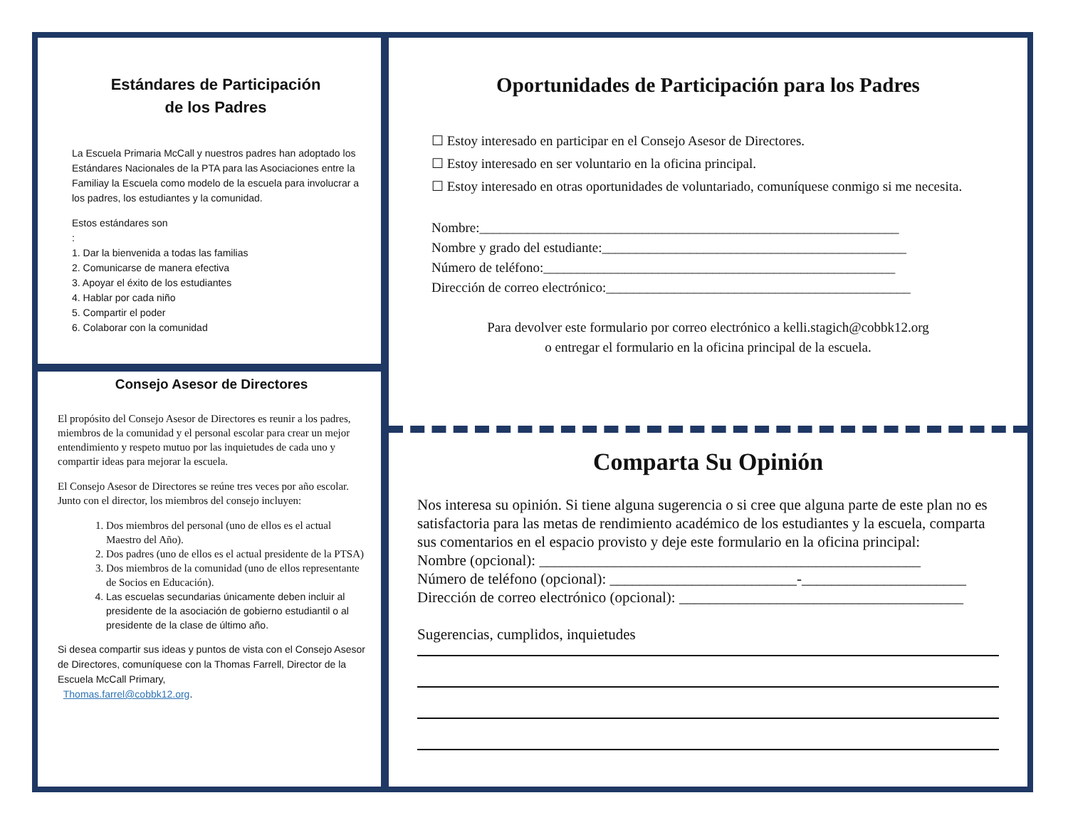Estándares de Participación
de los Padres
La Escuela Primaria McCall y nuestros padres han adoptado los Estándares Nacionales de la PTA para las Asociaciones entre la Familiay la Escuela como modelo de la escuela para involucrar a los padres, los estudiantes y la comunidad.
Estos estándares son
:
1. Dar la bienvenida a todas las familias
2. Comunicarse de manera efectiva
3. Apoyar el éxito de los estudiantes
4. Hablar por cada niño
5. Compartir el poder
6. Colaborar con la comunidad
Consejo Asesor de Directores
El propósito del Consejo Asesor de Directores es reunir a los padres, miembros de la comunidad y el personal escolar para crear un mejor entendimiento y respeto mutuo por las inquietudes de cada uno y compartir ideas para mejorar la escuela.
El Consejo Asesor de Directores se reúne tres veces por año escolar. Junto con el director, los miembros del consejo incluyen:
1. Dos miembros del personal (uno de ellos es el actual Maestro del Año).
2. Dos padres (uno de ellos es el actual presidente de la PTSA)
3. Dos miembros de la comunidad (uno de ellos representante de Socios en Educación).
4. Las escuelas secundarias únicamente deben incluir al presidente de la asociación de gobierno estudiantil o al presidente de la clase de último año.
Si desea compartir sus ideas y puntos de vista con el Consejo Asesor de Directores, comuníquese con la Thomas Farrell, Director de la Escuela McCall Primary,
Thomas.farrel@cobbk12.org.
Oportunidades de Participación para los Padres
☐ Estoy interesado en participar en el Consejo Asesor de Directores.
☐ Estoy interesado en ser voluntario en la oficina principal.
☐ Estoy interesado en otras oportunidades de voluntariado, comuníquese conmigo si me necesita.
Nombre:______________________________________________________________
Nombre y grado del estudiante:_____________________________________________
Número de teléfono:____________________________________________________
Dirección de correo electrónico:_____________________________________________
Para devolver este formulario por correo electrónico a kelli.stagich@cobbk12.org
o entregar el formulario en la oficina principal de la escuela.
Comparta Su Opinión
Nos interesa su opinión. Si tiene alguna sugerencia o si cree que alguna parte de este plan no es satisfactoria para las metas de rendimiento académico de los estudiantes y la escuela, comparta sus comentarios en el espacio provisto y deje este formulario en la oficina principal:
Nombre (opcional): ___________________________________________________
Número de teléfono (opcional): _________________________-______________________
Dirección de correo electrónico (opcional): ______________________________________
Sugerencias, cumplidos, inquietudes